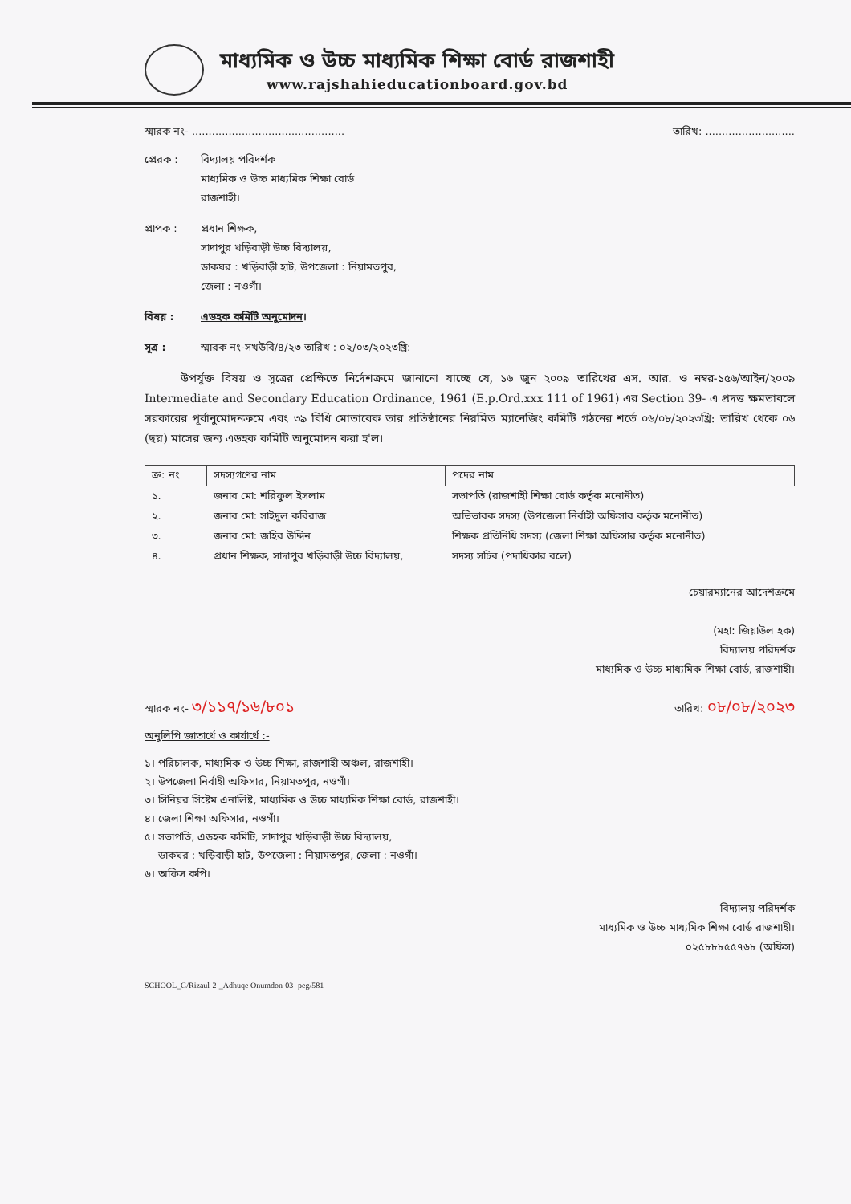মাধ্যমিক ও উচ্চ মাধ্যমিক শিক্ষা বোর্ড রাজশাহী
www.rajshahieducationboard.gov.bd
স্মারক নং- .............................................. তারিখ: ...........................
প্রেরক : বিদ্যালয় পরিদর্শক
মাধ্যমিক ও উচ্চ মাধ্যমিক শিক্ষা বোর্ড
রাজশাহী।
প্রাপক : প্রধান শিক্ষক,
সাদাপুর খড়িবাড়ী উচ্চ বিদ্যালয়,
ডাকঘর : খড়িবাড়ী হাট, উপজেলা : নিয়ামতপুর,
জেলা : নওগাঁ।
বিষয় : এডহক কমিটি অনুমোদন।
সূত্র : স্মারক নং-সখউবি/৪/২৩ তারিখ : ০২/০৩/২০২৩খ্রি:
উপর্যুক্ত বিষয় ও সূত্রের প্রেক্ষিতে নির্দেশক্রমে জানানো যাচ্ছে যে, ১৬ জুন ২০০৯ তারিখের এস. আর. ও নম্বর-১৫৬/আইন/২০০৯ Intermediate and Secondary Education Ordinance, 1961 (E.p.Ord.xxx 111 of 1961) এর Section 39- এ প্রদত্ত ক্ষমতাবলে সরকারের পূর্বানুমোদনক্রমে এবং ৩৯ বিধি মোতাবেক তার প্রতিষ্ঠানের নিয়মিত ম্যানেজিং কমিটি গঠনের শর্তে ০৬/০৮/২০২৩খ্রি: তারিখ থেকে ০৬ (ছয়) মাসের জন্য এডহক কমিটি অনুমোদন করা হ'ল।
| ক্র: নং | সদস্যগণের নাম | পদের নাম |
| --- | --- | --- |
| ১. | জনাব মো: শরিফুল ইসলাম | সভাপতি (রাজশাহী শিক্ষা বোর্ড কর্তৃক মনোনীত) |
| ২. | জনাব মো: সাইদুল কবিরাজ | অভিভাবক সদস্য (উপজেলা নির্বাহী অফিসার কর্তৃক মনোনীত) |
| ৩. | জনাব মো: জহির উদ্দিন | শিক্ষক প্রতিনিধি সদস্য (জেলা শিক্ষা অফিসার কর্তৃক মনোনীত) |
| ৪. | প্রধান শিক্ষক, সাদাপুর খড়িবাড়ী উচ্চ বিদ্যালয়, | সদস্য সচিব (পদাধিকার বলে) |
চেয়ারম্যানের আদেশক্রমে
(মহা: জিয়াউল হক)
বিদ্যালয় পরিদর্শক
মাধ্যমিক ও উচ্চ মাধ্যমিক শিক্ষা বোর্ড, রাজশাহী।
স্মারক নং- ৩/১১৭/১৬/৮০১ তারিখ: ০৮/০৮/২০২৩
অনুলিপি জ্ঞাতার্থে ও কার্যার্থে :-
১। পরিচালক, মাধ্যমিক ও উচ্চ শিক্ষা, রাজশাহী অঞ্চল, রাজশাহী।
২। উপজেলা নির্বাহী অফিসার, নিয়ামতপুর, নওগাঁ।
৩। সিনিয়র সিষ্টেম এনালিষ্ট, মাধ্যমিক ও উচ্চ মাধ্যমিক শিক্ষা বোর্ড, রাজশাহী।
৪। জেলা শিক্ষা অফিসার, নওগাঁ।
৫। সভাপতি, এডহক কমিটি, সাদাপুর খড়িবাড়ী উচ্চ বিদ্যালয়,
ডাকঘর : খড়িবাড়ী হাট, উপজেলা : নিয়ামতপুর, জেলা : নওগাঁ।
৬। অফিস কপি।
বিদ্যালয় পরিদর্শক
মাধ্যমিক ও উচ্চ মাধ্যমিক শিক্ষা বোর্ড রাজশাহী।
০২৫৮৮৮৫৫৭৬৮ (অফিস)
SCHOOL_G/Rizaul-2-_Adhuqe Onumdon-03 -peg/581